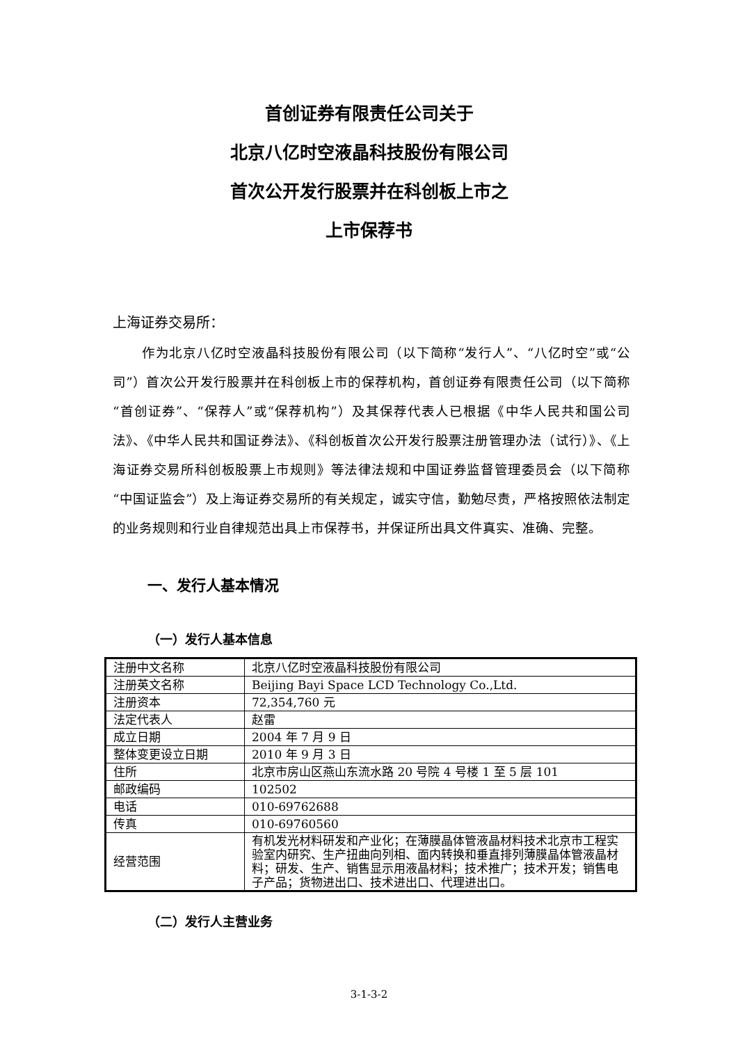首创证券有限责任公司关于
北京八亿时空液晶科技股份有限公司
首次公开发行股票并在科创板上市之
上市保荐书
上海证券交易所：
作为北京八亿时空液晶科技股份有限公司（以下简称“发行人”、“八亿时空”或“公司”）首次公开发行股票并在科创板上市的保荐机构，首创证券有限责任公司（以下简称“首创证券”、“保荐人”或“保荐机构”）及其保荐代表人已根据《中华人民共和国公司法》、《中华人民共和国证券法》、《科创板首次公开发行股票注册管理办法（试行）》、《上海证券交易所科创板股票上市规则》等法律法规和中国证券监督管理委员会（以下简称“中国证监会”）及上海证券交易所的有关规定，诚实守信，勤勉尽责，严格按照依法制定的业务规则和行业自律规范出具上市保荐书，并保证所出具文件真实、准确、完整。
一、发行人基本情况
（一）发行人基本信息
| 注册中文名称 | 北京八亿时空液晶科技股份有限公司 |
| 注册英文名称 | Beijing Bayi Space LCD Technology Co.,Ltd. |
| 注册资本 | 72,354,760 元 |
| 法定代表人 | 赵雷 |
| 成立日期 | 2004 年 7 月 9 日 |
| 整体变更设立日期 | 2010 年 9 月 3 日 |
| 住所 | 北京市房山区燕山东流水路 20 号院 4 号楼 1 至 5 层 101 |
| 邮政编码 | 102502 |
| 电话 | 010-69762688 |
| 传真 | 010-69760560 |
| 经营范围 | 有机发光材料研发和产业化；在薄膜晶体管液晶材料技术北京市工程实验室内研究、生产扭曲向列相、面内转换和垂直排列薄膜晶体管液晶材料；研发、生产、销售显示用液晶材料；技术推广；技术开发；销售电子产品；货物进出口、技术进出口、代理进出口。 |
（二）发行人主营业务
3-1-3-2